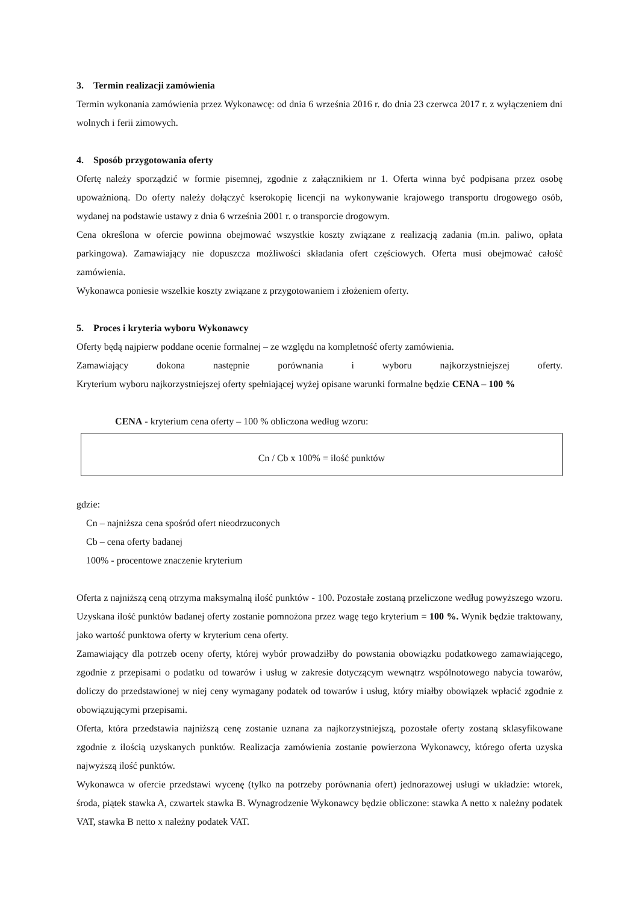3. Termin realizacji zamówienia
Termin wykonania zamówienia przez Wykonawcę: od dnia 6 września 2016 r. do dnia 23 czerwca 2017 r. z wyłączeniem dni wolnych i ferii zimowych.
4. Sposób przygotowania oferty
Ofertę należy sporządzić w formie pisemnej, zgodnie z załącznikiem nr 1. Oferta winna być podpisana przez osobę upoważnioną. Do oferty należy dołączyć kserokopię licencji na wykonywanie krajowego transportu drogowego osób, wydanej na podstawie ustawy z dnia 6 września 2001 r. o transporcie drogowym.
Cena określona w ofercie powinna obejmować wszystkie koszty związane z realizacją zadania (m.in. paliwo, opłata parkingowa). Zamawiający nie dopuszcza możliwości składania ofert częściowych. Oferta musi obejmować całość zamówienia.
Wykonawca poniesie wszelkie koszty związane z przygotowaniem i złożeniem oferty.
5. Proces i kryteria wyboru Wykonawcy
Oferty będą najpierw poddane ocenie formalnej – ze względu na kompletność oferty zamówienia.
Zamawiający dokona następnie porównania i wyboru najkorzystniejszej oferty.
Kryterium wyboru najkorzystniejszej oferty spełniającej wyżej opisane warunki formalne będzie CENA – 100 %
CENA - kryterium cena oferty – 100 % obliczona według wzoru:
Cn / Cb x 100% = ilość punktów
gdzie:
Cn – najniższa cena spośród ofert nieodrzuconych
Cb – cena oferty badanej
100% - procentowe znaczenie kryterium
Oferta z najniższą ceną otrzyma maksymalną ilość punktów - 100. Pozostałe zostaną przeliczone według powyższego wzoru. Uzyskana ilość punktów badanej oferty zostanie pomnożona przez wagę tego kryterium = 100 %. Wynik będzie traktowany, jako wartość punktowa oferty w kryterium cena oferty.
Zamawiający dla potrzeb oceny oferty, której wybór prowadziłby do powstania obowiązku podatkowego zamawiającego, zgodnie z przepisami o podatku od towarów i usług w zakresie dotyczącym wewnątrz wspólnotowego nabycia towarów, doliczy do przedstawionej w niej ceny wymagany podatek od towarów i usług, który miałby obowiązek wpłacić zgodnie z obowiązującymi przepisami.
Oferta, która przedstawia najniższą cenę zostanie uznana za najkorzystniejszą, pozostałe oferty zostaną sklasyfikowane zgodnie z ilością uzyskanych punktów. Realizacja zamówienia zostanie powierzona Wykonawcy, którego oferta uzyska najwyższą ilość punktów.
Wykonawca w ofercie przedstawi wycenę (tylko na potrzeby porównania ofert) jednorazowej usługi w układzie: wtorek, środa, piątek stawka A, czwartek stawka B. Wynagrodzenie Wykonawcy będzie obliczone: stawka A netto x należny podatek VAT, stawka B netto x należny podatek VAT.